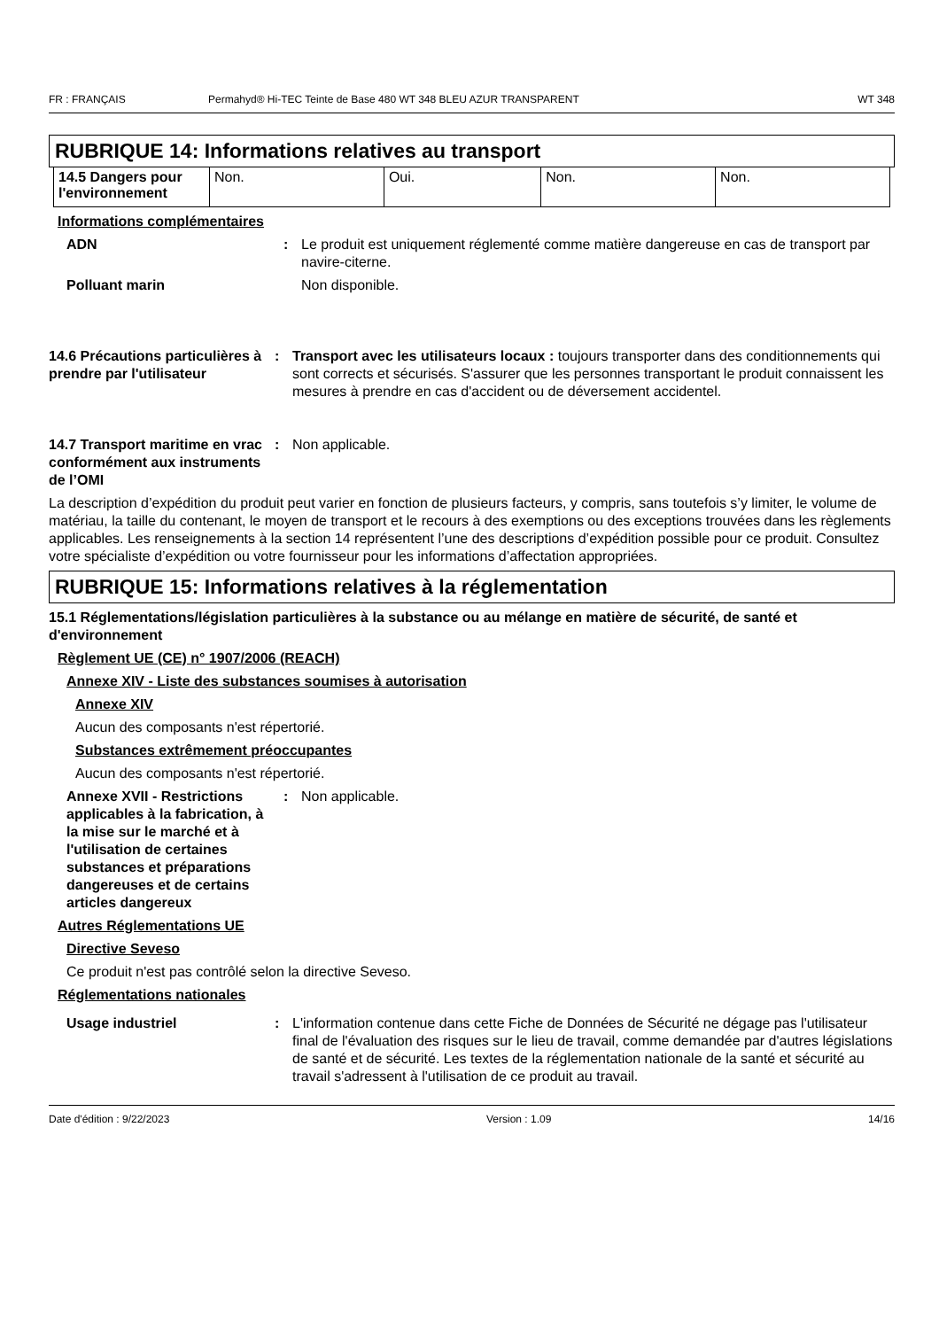FR : FRANÇAIS Permahyd® Hi-TEC Teinte de Base 480 WT 348 BLEU AZUR TRANSPARENT WT 348
RUBRIQUE 14: Informations relatives au transport
| 14.5 Dangers pour l'environnement | Non. | Oui. | Non. | Non. |
Informations complémentaires
ADN : Le produit est uniquement réglementé comme matière dangereuse en cas de transport par navire-citerne.
Polluant marin Non disponible.
14.6 Précautions particulières à prendre par l'utilisateur
: Transport avec les utilisateurs locaux : toujours transporter dans des conditionnements qui sont corrects et sécurisés. S'assurer que les personnes transportant le produit connaissent les mesures à prendre en cas d'accident ou de déversement accidentel.
14.7 Transport maritime en vrac conformément aux instruments de l’OMI
: Non applicable.
La description d’expédition du produit peut varier en fonction de plusieurs facteurs, y compris, sans toutefois s’y limiter, le volume de matériau, la taille du contenant, le moyen de transport et le recours à des exemptions ou des exceptions trouvées dans les règlements applicables. Les renseignements à la section 14 représentent l’une des descriptions d’expédition possible pour ce produit. Consultez votre spécialiste d’expédition ou votre fournisseur pour les informations d’affectation appropriées.
RUBRIQUE 15: Informations relatives à la réglementation
15.1 Réglementations/législation particulières à la substance ou au mélange en matière de sécurité, de santé et d'environnement
Règlement UE (CE) n° 1907/2006 (REACH)
Annexe XIV - Liste des substances soumises à autorisation
Annexe XIV
Aucun des composants n'est répertorié.
Substances extrêmement préoccupantes
Aucun des composants n'est répertorié.
Annexe XVII - Restrictions applicables à la fabrication, à la mise sur le marché et à l'utilisation de certaines substances et préparations dangereuses et de certains articles dangereux
: Non applicable.
Autres Réglementations UE
Directive Seveso
Ce produit n'est pas contrôlé selon la directive Seveso.
Réglementations nationales
Usage industriel : L'information contenue dans cette Fiche de Données de Sécurité ne dégage pas l'utilisateur final de l'évaluation des risques sur le lieu de travail, comme demandée par d'autres législations de santé et de sécurité. Les textes de la réglementation nationale de la santé et sécurité au travail s'adressent à l'utilisation de ce produit au travail.
Date d'édition : 9/22/2023 Version : 1.09 14/16